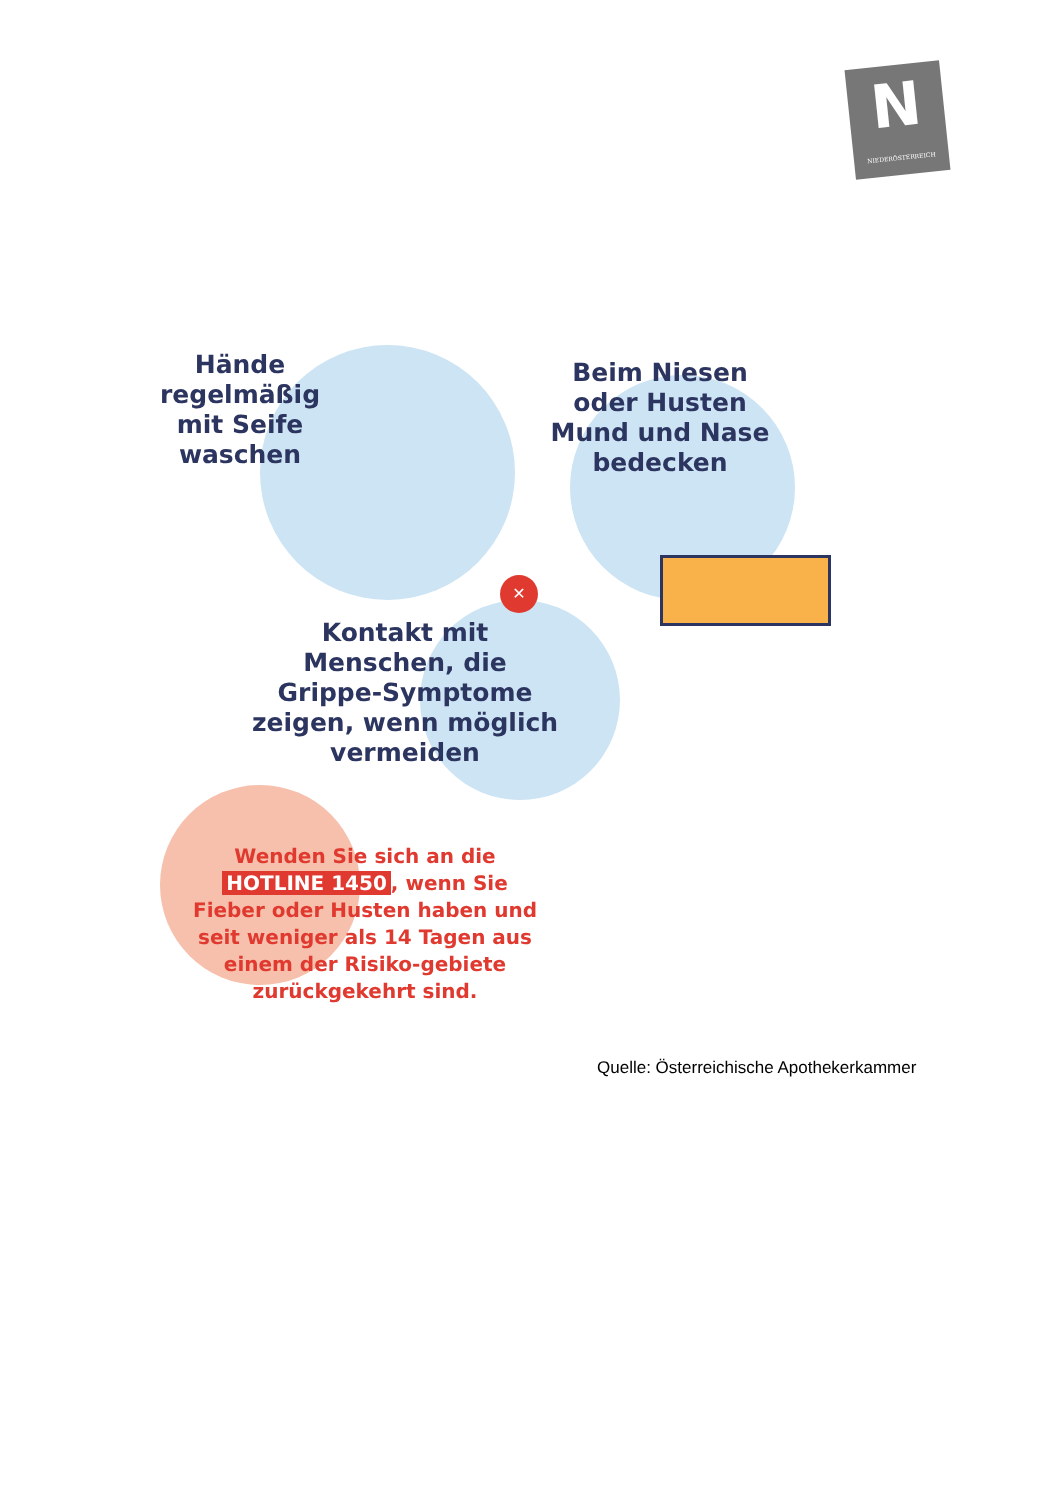N
NIEDERÖSTERREICH
✕
Hände regelmäßig mit Seife waschen
Beim Niesen oder Husten Mund und Nase bedecken
Kontakt mit Menschen, die Grippe-Symptome zeigen, wenn möglich vermeiden
Wenden Sie sich an die HOTLINE 1450, wenn Sie Fieber oder Husten haben und seit weniger als 14 Tagen aus einem der Risiko-gebiete zurückgekehrt sind.
Quelle: Österreichische Apothekerkammer